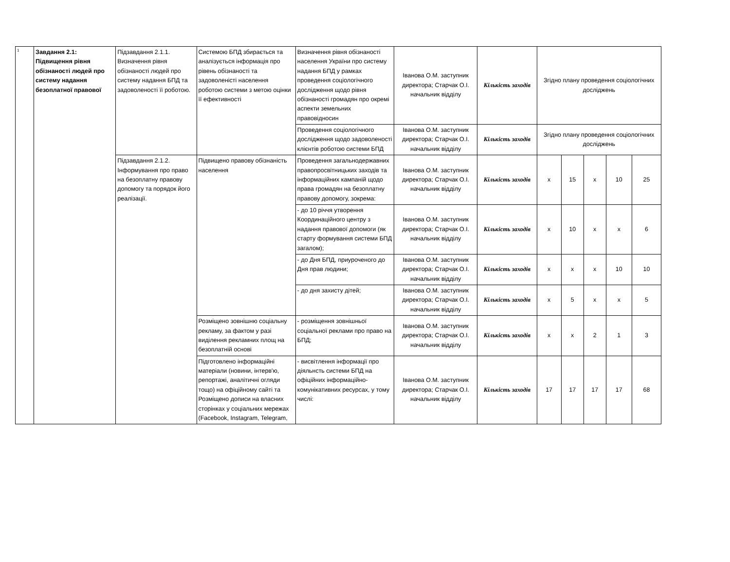| 1 | Завдання 2.1: Підвищення рівня обізнаності людей про систему надання безоплатної правової | Підзавдання 2.1.1. Визначення рівня обізнаності людей про систему надання БПД та задоволеності її роботою. | Системою БПД збирається та аналізується інформація про рівень обізнаності та задоволеністі населення роботою системи з метою оцінки її ефективності | Визначення рівня обізнаності населення України про систему надання БПД у рамках проведення соціологічного дослідження щодо рівня обізнаності громадян про окремі аспекти земельних правовідносин | Іванова О.М. заступник директора; Старчак О.І. начальник відділу | Кількість заходів | Згідно плану проведення соціологічних досліджень | | | | |
| | | | | Проведення соціологічного дослідження щодо задоволеності клієнтів роботою системи БПД | Іванова О.М. заступник директора; Старчак О.І. начальник відділу | Кількість заходів | Згідно плану проведення соціологічних досліджень | | | | |
| | | Підзавдання 2.1.2. Інформування про право на безоплатну правову допомогу та порядок його реалізації. | Підвищено правову обізнаність населення | Проведення загальнодержавних правопросвітницьких заходів та інформаційних кампаній щодо права громадян на безоплатну правову допомогу, зокрема: | Іванова О.М. заступник директора; Старчак О.І. начальник відділу | Кількість заходів | х | 15 | х | 10 | 25 |
| | | | | - до 10 річчя утворення Координаційного центру з надання правової допомоги (як старту формування системи БПД загалом); | Іванова О.М. заступник директора; Старчак О.І. начальник відділу | Кількість заходів | х | 10 | х | х | 6 |
| | | | | - до Дня БПД, приуроченого до Дня прав людини; | Іванова О.М. заступник директора; Старчак О.І. начальник відділу | Кількість заходів | х | х | х | 10 | 10 |
| | | | | - до дня захисту дітей; | Іванова О.М. заступник директора; Старчак О.І. начальник відділу | Кількість заходів | х | 5 | х | х | 5 |
| | | | Розміщено зовнішню соціальну рекламу, за фактом у разі виділення рекламних площ на безоплатній основі | - розміщення зовнішньої соціальної реклами про право на БПД; | Іванова О.М. заступник директора; Старчак О.І. начальник відділу | Кількість заходів | х | х | 2 | 1 | 3 |
| | | | Підготовлено інформаційні матеріали (новини, інтерв'ю, репортажі, аналітичні огляди тощо) на офіційному сайті та Розміщено дописи на власних сторінках у соціальних мережах (Facebook, Instagram, Telegram, | - висвітлення інформації про діяльнсть системи БПД на офіційних інформаційно-комунікативних ресурсах, у тому числі: | Іванова О.М. заступник директора; Старчак О.І. начальник відділу | Кількість заходів | 17 | 17 | 17 | 17 | 68 |